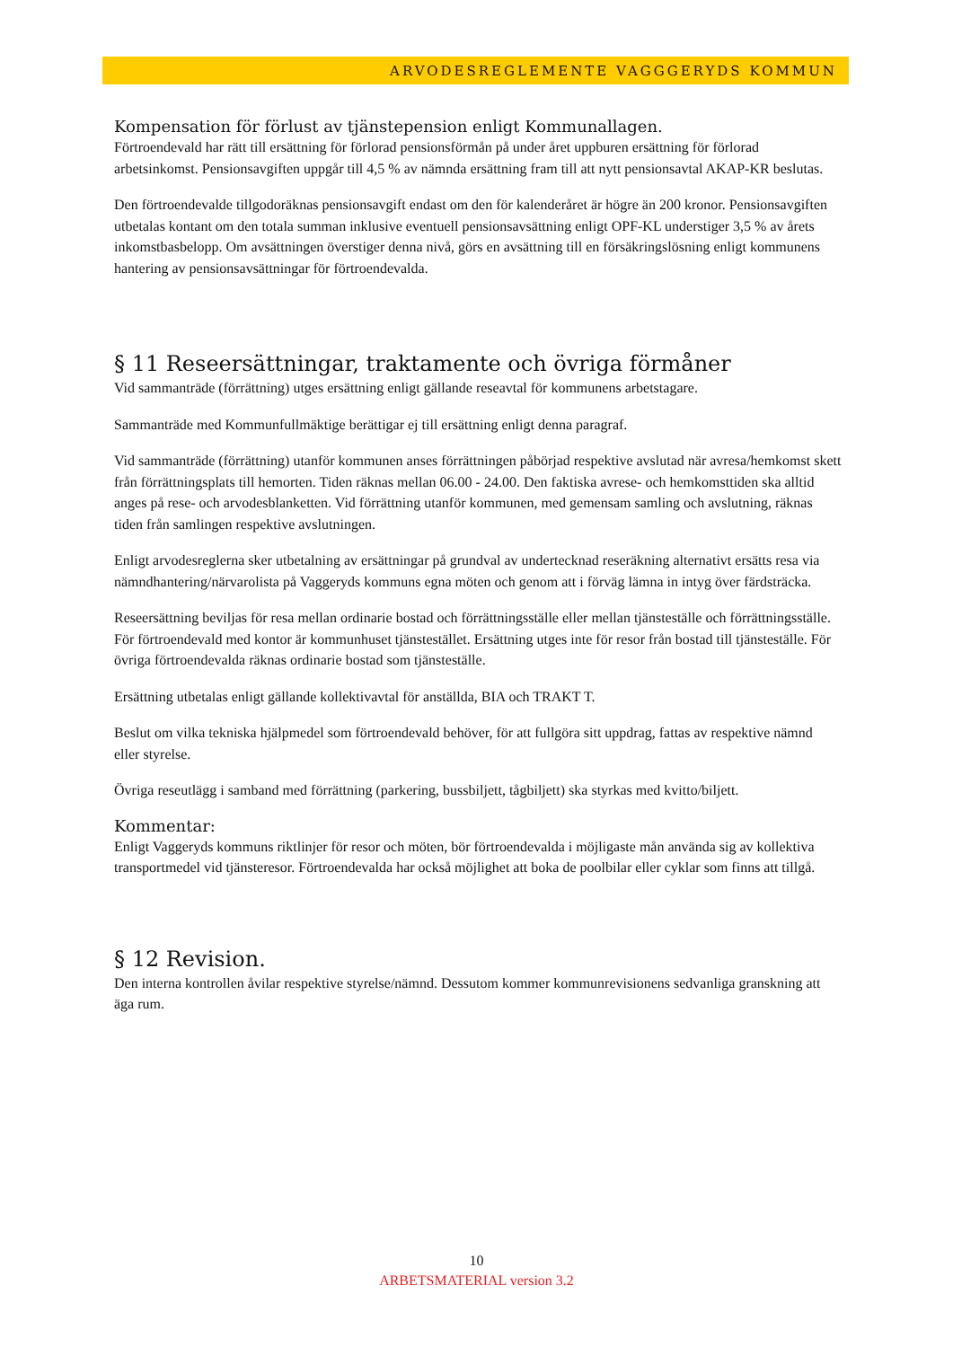ARVODESREGLEMENTE VAGGGERYDS KOMMUN
Kompensation för förlust av tjänstepension enligt Kommunallagen.
Förtroendevald har rätt till ersättning för förlorad pensionsförmån på under året uppburen ersättning för förlorad arbetsinkomst. Pensionsavgiften uppgår till 4,5 % av nämnda ersättning fram till att nytt pensionsavtal AKAP-KR beslutas.
Den förtroendevalde tillgodoräknas pensionsavgift endast om den för kalenderåret är högre än 200 kronor. Pensionsavgiften utbetalas kontant om den totala summan inklusive eventuell pensionsavsättning enligt OPF-KL understiger 3,5 % av årets inkomstbasbelopp. Om avsättningen överstiger denna nivå, görs en avsättning till en försäkringslösning enligt kommunens hantering av pensionsavsättningar för förtroendevalda.
§ 11 Reseersättningar, traktamente och övriga förmåner
Vid sammanträde (förrättning) utges ersättning enligt gällande reseavtal för kommunens arbetstagare.
Sammanträde med Kommunfullmäktige berättigar ej till ersättning enligt denna paragraf.
Vid sammanträde (förrättning) utanför kommunen anses förrättningen påbörjad respektive avslutad när avresa/hemkomst skett från förrättningsplats till hemorten. Tiden räknas mellan 06.00 - 24.00. Den faktiska avrese- och hemkomsttiden ska alltid anges på rese- och arvodesblanketten. Vid förrättning utanför kommunen, med gemensam samling och avslutning, räknas tiden från samlingen respektive avslutningen.
Enligt arvodesreglerna sker utbetalning av ersättningar på grundval av undertecknad reseräkning alternativt ersätts resa via nämndhantering/närvarolista på Vaggeryds kommuns egna möten och genom att i förväg lämna in intyg över färdsträcka.
Reseersättning beviljas för resa mellan ordinarie bostad och förrättningsställe eller mellan tjänsteställe och förrättningsställe. För förtroendevald med kontor är kommunhuset tjänstestället. Ersättning utges inte för resor från bostad till tjänsteställe. För övriga förtroendevalda räknas ordinarie bostad som tjänsteställe.
Ersättning utbetalas enligt gällande kollektivavtal för anställda, BIA och TRAKT T.
Beslut om vilka tekniska hjälpmedel som förtroendevald behöver, för att fullgöra sitt uppdrag, fattas av respektive nämnd eller styrelse.
Övriga reseutlägg i samband med förrättning (parkering, bussbiljett, tågbiljett) ska styrkas med kvitto/biljett.
Kommentar:
Enligt Vaggeryds kommuns riktlinjer för resor och möten, bör förtroendevalda i möjligaste mån använda sig av kollektiva transportmedel vid tjänsteresor. Förtroendevalda har också möjlighet att boka de poolbilar eller cyklar som finns att tillgå.
§ 12 Revision.
Den interna kontrollen åvilar respektive styrelse/nämnd. Dessutom kommer kommunrevisionens sedvanliga granskning att äga rum.
10
ARBETSMATERIAL version 3.2